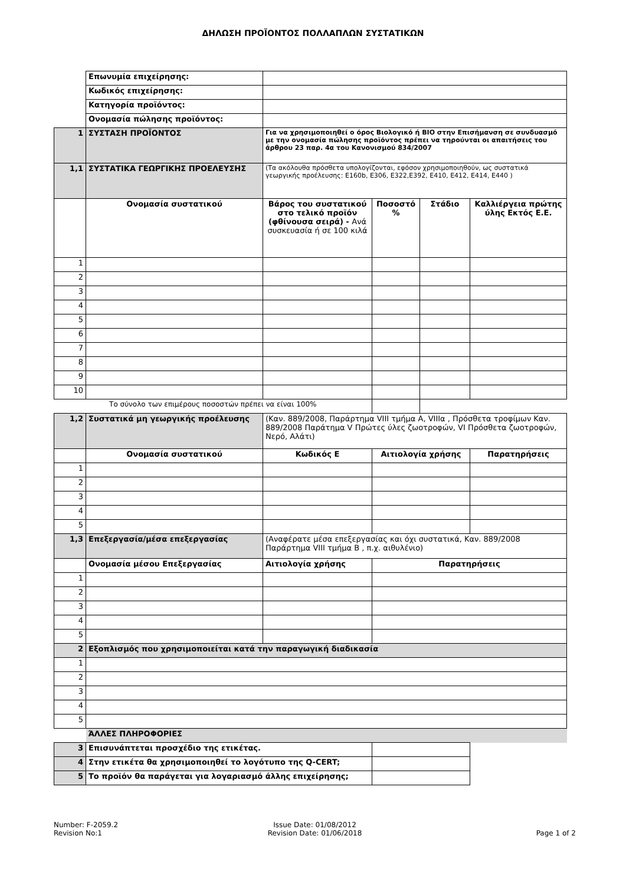ΔΗΛΩΣΗ ΠΡΟΪΟΝΤΟΣ ΠΟΛΛΑΠΛΩΝ ΣΥΣΤΑΤΙΚΩΝ
| | Επωνυμία επιχείρησης: | | | | |
| | Κωδικός επιχείρησης: | | | | |
| | Κατηγορία προϊόντος: | | | | |
| | Ονομασία πώλησης προϊόντος: | | | | |
| 1 | ΣΥΣΤΑΣΗ ΠΡΟΪΟΝΤΟΣ | Για να χρησιμοποιηθεί ο όρος Βιολογικό ή ΒΙΟ στην Επισήμανση σε συνδυασμό με την ονομασία πώλησης προϊόντος πρέπει να τηρούνται οι απαιτήσεις του άρθρου 23 παρ. 4α του Κανονισμού 834/2007 | | | |
| 1,1 | ΣΥΣΤΑΤΙΚΑ ΓΕΩΡΓΙΚΗΣ ΠΡΟΕΛΕΥΣΗΣ | (Τα ακόλουθα πρόσθετα υπολογίζονται, εφόσον χρησιμοποιηθούν, ως συστατικά γεωργικής προέλευσης: E160b, E306, E322,E392, E410, E412, E414, E440 ) | | | |
| | Ονομασία συστατικού | Βάρος του συστατικού στο τελικό προϊόν (φθίνουσα σειρά) - Ανά συσκευασία ή σε 100 κιλά | Ποσοστό % | Στάδιο | Καλλιέργεια πρώτης ύλης Εκτός Ε.Ε. |
| 1 | | | | | |
| 2 | | | | | |
| 3 | | | | | |
| 4 | | | | | |
| 5 | | | | | |
| 6 | | | | | |
| 7 | | | | | |
| 8 | | | | | |
| 9 | | | | | |
| 10 | | | | | |
| Το σύνολο των επιμέρους ποσοστών πρέπει να είναι 100% | | | | | |
| 1,2 | Συστατικά μη γεωργικής προέλευσης | (Καν. 889/2008, Παράρτημα VIII τμήμα Α, VIIIα , Πρόσθετα τροφίμων Καν. 889/2008 Παράτημα V Πρώτες ύλες ζωοτροφών, VI Πρόσθετα ζωοτροφών, Νερό, Αλάτι) | | | |
| | Ονομασία συστατικού | Κωδικός Ε | Αιτιολογία χρήσης | | Παρατηρήσεις |
| 1 | | | | | |
| 2 | | | | | |
| 3 | | | | | |
| 4 | | | | | |
| 5 | | | | | |
| 1,3 | Επεξεργασία/μέσα επεξεργασίας | (Αναφέρατε μέσα επεξεργασίας και όχι συστατικά, Καν. 889/2008 Παράρτημα VIII τμήμα Β , π.χ. αιθυλένιο) | | | |
| | Ονομασία μέσου Επεξεργασίας | Αιτιολογία χρήσης | Παρατηρήσεις | | |
| 1 | | | | | |
| 2 | | | | | |
| 3 | | | | | |
| 4 | | | | | |
| 5 | | | | | |
| 2 | Εξοπλισμός που χρησιμοποιείται κατά την παραγωγική διαδικασία | | | | |
| 1 | | | | | |
| 2 | | | | | |
| 3 | | | | | |
| 4 | | | | | |
| 5 | | | | | |
| | ΆΛΛΕΣ ΠΛΗΡΟΦΟΡΙΕΣ | | | | |
| 3 | Επισυνάπτεται προσχέδιο της ετικέτας. | | | | |
| 4 | Στην ετικέτα θα χρησιμοποιηθεί το λογότυπο της Q-CERT; | | | | |
| 5 | Το προϊόν θα παράγεται για λογαριασμό άλλης επιχείρησης; | | | | |
Number: F-2059.2
Revision No:1
Issue Date: 01/08/2012
Revision Date: 01/06/2018
Page 1 of 2